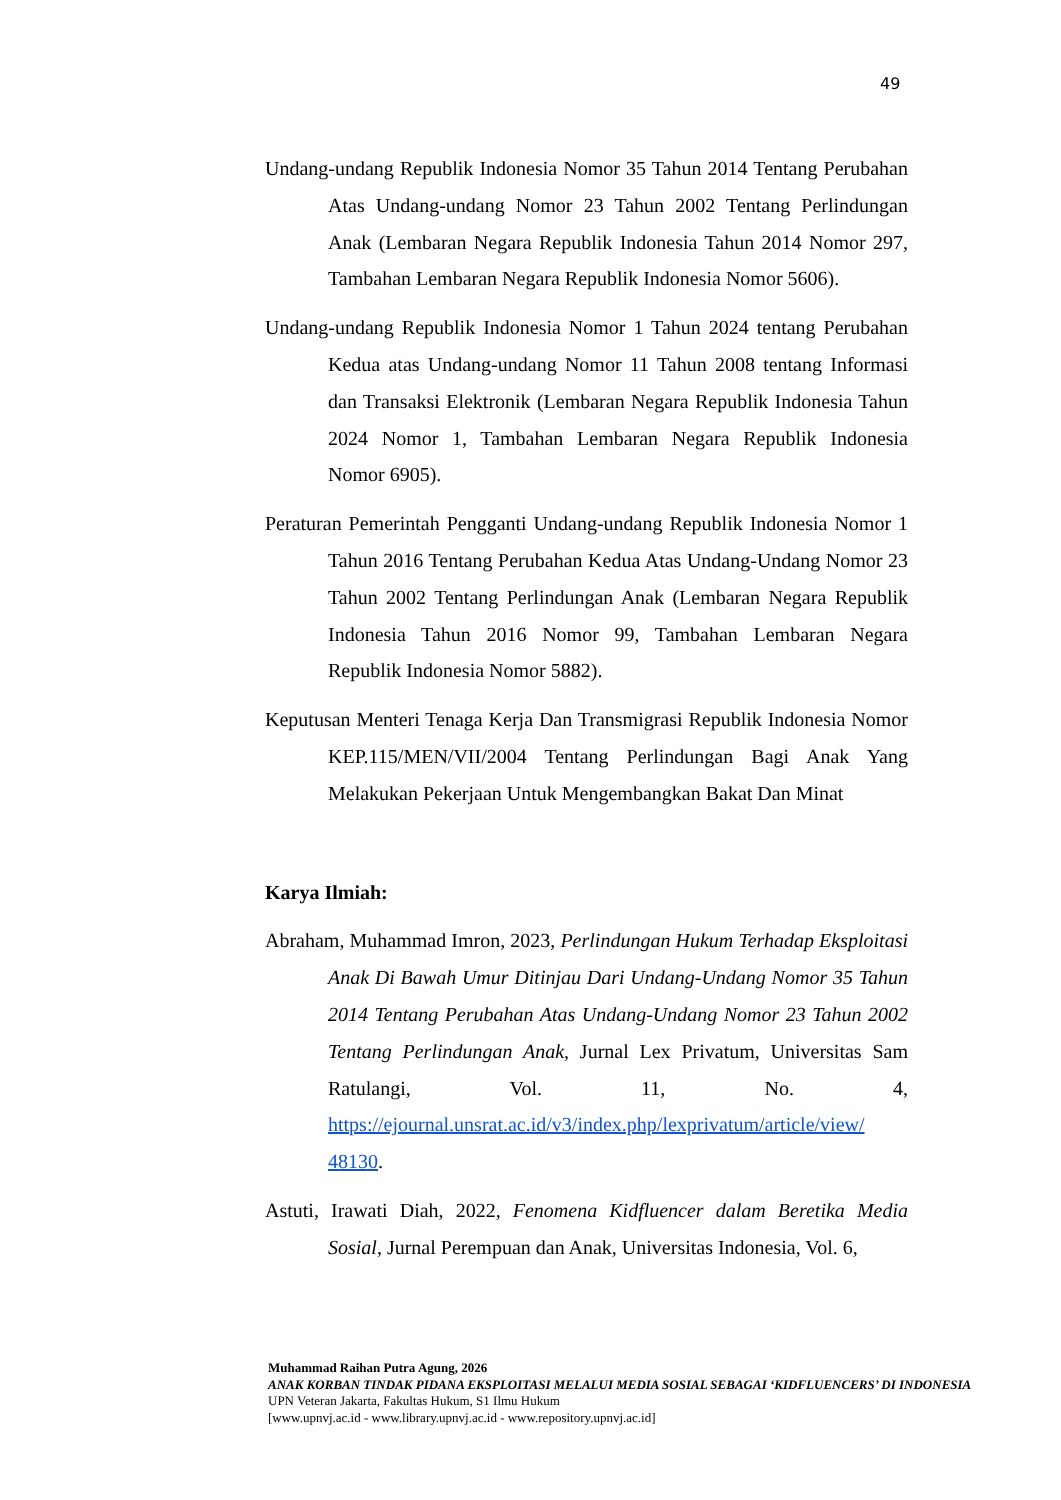49
Undang-undang Republik Indonesia Nomor 35 Tahun 2014 Tentang Perubahan Atas Undang-undang Nomor 23 Tahun 2002 Tentang Perlindungan Anak (Lembaran Negara Republik Indonesia Tahun 2014 Nomor 297, Tambahan Lembaran Negara Republik Indonesia Nomor 5606).
Undang-undang Republik Indonesia Nomor 1 Tahun 2024 tentang Perubahan Kedua atas Undang-undang Nomor 11 Tahun 2008 tentang Informasi dan Transaksi Elektronik (Lembaran Negara Republik Indonesia Tahun 2024 Nomor 1, Tambahan Lembaran Negara Republik Indonesia Nomor 6905).
Peraturan Pemerintah Pengganti Undang-undang Republik Indonesia Nomor 1 Tahun 2016 Tentang Perubahan Kedua Atas Undang-Undang Nomor 23 Tahun 2002 Tentang Perlindungan Anak (Lembaran Negara Republik Indonesia Tahun 2016 Nomor 99, Tambahan Lembaran Negara Republik Indonesia Nomor 5882).
Keputusan Menteri Tenaga Kerja Dan Transmigrasi Republik Indonesia Nomor KEP.115/MEN/VII/2004 Tentang Perlindungan Bagi Anak Yang Melakukan Pekerjaan Untuk Mengembangkan Bakat Dan Minat
Karya Ilmiah:
Abraham, Muhammad Imron, 2023, Perlindungan Hukum Terhadap Eksploitasi Anak Di Bawah Umur Ditinjau Dari Undang-Undang Nomor 35 Tahun 2014 Tentang Perubahan Atas Undang-Undang Nomor 23 Tahun 2002 Tentang Perlindungan Anak, Jurnal Lex Privatum, Universitas Sam Ratulangi, Vol. 11, No. 4, https://ejournal.unsrat.ac.id/v3/index.php/lexprivatum/article/view/ 48130.
Astuti, Irawati Diah, 2022, Fenomena Kidfluencer dalam Beretika Media Sosial, Jurnal Perempuan dan Anak, Universitas Indonesia, Vol. 6,
Muhammad Raihan Putra Agung, 2026
ANAK KORBAN TINDAK PIDANA EKSPLOITASI MELALUI MEDIA SOSIAL SEBAGAI ‘KIDFLUENCERS’ DI INDONESIA
UPN Veteran Jakarta, Fakultas Hukum, S1 Ilmu Hukum
[www.upnvj.ac.id - www.library.upnvj.ac.id - www.repository.upnvj.ac.id]